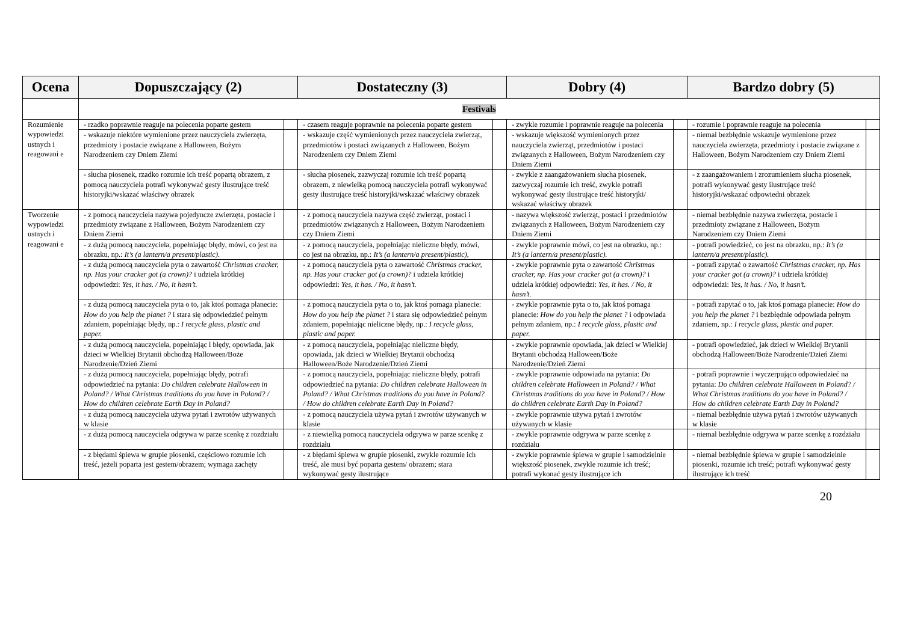| Ocena | Dopuszczający (2) | | Dostateczny (3) | | Dobry (4) | | Bardzo dobry (5) | |
| --- | --- | --- | --- | --- | --- | --- | --- | --- |
| | Festivals | | | | | | | |
| Rozumienie wypowiedzi ustnych i reagowani e | - rzadko poprawnie reaguje na polecenia poparte gestem | | - czasem reaguje poprawnie na polecenia poparte gestem | | - zwykle rozumie i poprawnie reaguje na polecenia | | - rozumie i poprawnie reaguje na polecenia | |
| | - wskazuje niektóre wymienione przez nauczyciela zwierzęta, przedmioty i postacie związane z Halloween, Bożym Narodzeniem czy Dniem Ziemi | | - wskazuje część wymienionych przez nauczyciela zwierząt, przedmiotów i postaci związanych z Halloween, Bożym Narodzeniem czy Dniem Ziemi | | - wskazuje większość wymienionych przez nauczyciela zwierząt, przedmiotów i postaci związanych z Halloween, Bożym Narodzeniem czy Dniem Ziemi | | - niemal bezbłędnie wskazuje wymienione przez nauczyciela zwierzęta, przedmioty i postacie związane z Halloween, Bożym Narodzeniem czy Dniem Ziemi | |
| | - słucha piosenek, rzadko rozumie ich treść popartą obrazem, z pomocą nauczyciela potrafi wykonywać gesty ilustrujące treść historyjki/wskazać właściwy obrazek | | - słucha piosenek, zazwyczaj rozumie ich treść popartą obrazem, z niewielką pomocą nauczyciela potrafi wykonywać gesty ilustrujące treść historyjki/wskazać właściwy obrazek | | - zwykle z zaangażowaniem słucha piosenek, zazwyczaj rozumie ich treść, zwykle potrafi wykonywać gesty ilustrujące treść historyjki/ wskazać właściwy obrazek | | - z zaangażowaniem i zrozumieniem słucha piosenek, potrafi wykonywać gesty ilustrujące treść historyjki/wskazać odpowiedni obrazek | |
| Tworzenie wypowiedzi ustnych i reagowani e | - z pomocą nauczyciela nazywa pojedyncze zwierzęta, postacie i przedmioty związane z Halloween, Bożym Narodzeniem czy Dniem Ziemi | | - z pomocą nauczyciela nazywa część zwierząt, postaci i przedmiotów związanych z Halloween, Bożym Narodzeniem czy Dniem Ziemi | | - nazywa większość zwierząt, postaci i przedmiotów związanych z Halloween, Bożym Narodzeniem czy Dniem Ziemi | | - niemal bezbłędnie nazywa zwierzęta, postacie i przedmioty związane z Halloween, Bożym Narodzeniem czy Dniem Ziemi | |
| | - z dużą pomocą nauczyciela, popełniając błędy, mówi, co jest na obrazku, np.: It’s (a lantern/a present/plastic) . | | - z pomocą nauczyciela, popełniając nieliczne błędy, mówi, co jest na obrazku, np.: It’s (a lantern/a present/plastic), | | - zwykle poprawnie mówi, co jest na obrazku, np.: It’s (a lantern/a present/plastic). | | - potrafi powiedzieć, co jest na obrazku, np.: It’s (a lantern/a present/plastic). | |
| | - z dużą pomocą nauczyciela pyta o zawartość Christmas cracker, np. Has your cracker got (a crown)? i udziela krótkiej odpowiedzi: Yes, it has. / No, it hasn’t. | | - z pomocą nauczyciela pyta o zawartość Christmas cracker, np. Has your cracker got (a crown)? i udziela krótkiej odpowiedzi: Yes, it has. / No, it hasn’t. | | - zwykle poprawnie pyta o zawartość Christmas cracker, np. Has your cracker got (a crown)? i udziela krótkiej odpowiedzi: Yes, it has. / No, it hasn’t. | | - potrafi zapytać o zawartość Christmas cracker, np. Has your cracker got (a crown)? i udziela krótkiej odpowiedzi: Yes, it has. / No, it hasn’t. | |
| | - z dużą pomocą nauczyciela pyta o to, jak ktoś pomaga planecie: How do you help the planet ? i stara się odpowiedzieć pełnym zdaniem, popełniając błędy, np.: I recycle glass, plastic and paper. | | - z pomocą nauczyciela pyta o to, jak ktoś pomaga planecie: How do you help the planet ? i stara się odpowiedzieć pełnym zdaniem, popełniając nieliczne błędy, np.: I recycle glass, plastic and paper. | | - zwykle poprawnie pyta o to, jak ktoś pomaga planecie: How do you help the planet ? i odpowiada pełnym zdaniem, np.: I recycle glass, plastic and paper. | | - potrafi zapytać o to, jak ktoś pomaga planecie: How do you help the planet ? i bezbłędnie odpowiada pełnym zdaniem, np.: I recycle glass, plastic and paper. | |
| | - z dużą pomocą nauczyciela, popełniając l błędy, opowiada, jak dzieci w Wielkiej Brytanii obchodzą Halloween/Boże Narodzenie/Dzień Ziemi | | - z pomocą nauczyciela, popełniając nieliczne błędy, opowiada, jak dzieci w Wielkiej Brytanii obchodzą Halloween/Boże Narodzenie/Dzień Ziemi | | - zwykle poprawnie opowiada, jak dzieci w Wielkiej Brytanii obchodzą Halloween/Boże Narodzenie/Dzień Ziemi | | - potrafi opowiedzieć, jak dzieci w Wielkiej Brytanii obchodzą Halloween/Boże Narodzenie/Dzień Ziemi | |
| | - z dużą pomocą nauczyciela, popełniając błędy, potrafi odpowiedzieć na pytania: Do children celebrate Halloween in Poland? / What Christmas traditions do you have in Poland? / How do children celebrate Earth Day in Poland? | | - z pomocą nauczyciela, popełniając nieliczne błędy, potrafi odpowiedzieć na pytania: Do children celebrate Halloween in Poland? / What Christmas traditions do you have in Poland? / How do children celebrate Earth Day in Poland? | | - zwykle poprawnie odpowiada na pytania: Do children celebrate Halloween in Poland? / What Christmas traditions do you have in Poland? / How do children celebrate Earth Day in Poland? | | - potrafi poprawnie i wyczerpująco odpowiedzieć na pytania: Do children celebrate Halloween in Poland? / What Christmas traditions do you have in Poland? / How do children celebrate Earth Day in Poland? | |
| | - z dużą pomocą nauczyciela używa pytań i zwrotów używanych w klasie | | - z pomocą nauczyciela używa pytań i zwrotów używanych w klasie | | - zwykle poprawnie używa pytań i zwrotów używanych w klasie | | - niemal bezbłędnie używa pytań i zwrotów używanych w klasie | |
| | - z dużą pomocą nauczyciela odgrywa w parze scenkę z rozdziału | | - z niewielką pomocą nauczyciela odgrywa w parze scenkę z rozdziału | | - zwykle poprawnie odgrywa w parze scenkę z rozdziału | | - niemal bezbłędnie odgrywa w parze scenkę z rozdziału | |
| | - z błędami śpiewa w grupie piosenki, częściowo rozumie ich treść, jeżeli poparta jest gestem/obrazem; wymaga zachęty | | - z błędami śpiewa w grupie piosenki, zwykle rozumie ich treść, ale musi być poparta gestem/ obrazem; stara wykonywać gesty ilustrujące | | - zwykle poprawnie śpiewa w grupie i samodzielnie większość piosenek, zwykle rozumie ich treść; potrafi wykonać gesty ilustrujące ich | | - niemal bezbłędnie śpiewa w grupie i samodzielnie piosenki, rozumie ich treść; potrafi wykonywać gesty ilustrujące ich treść | |
20